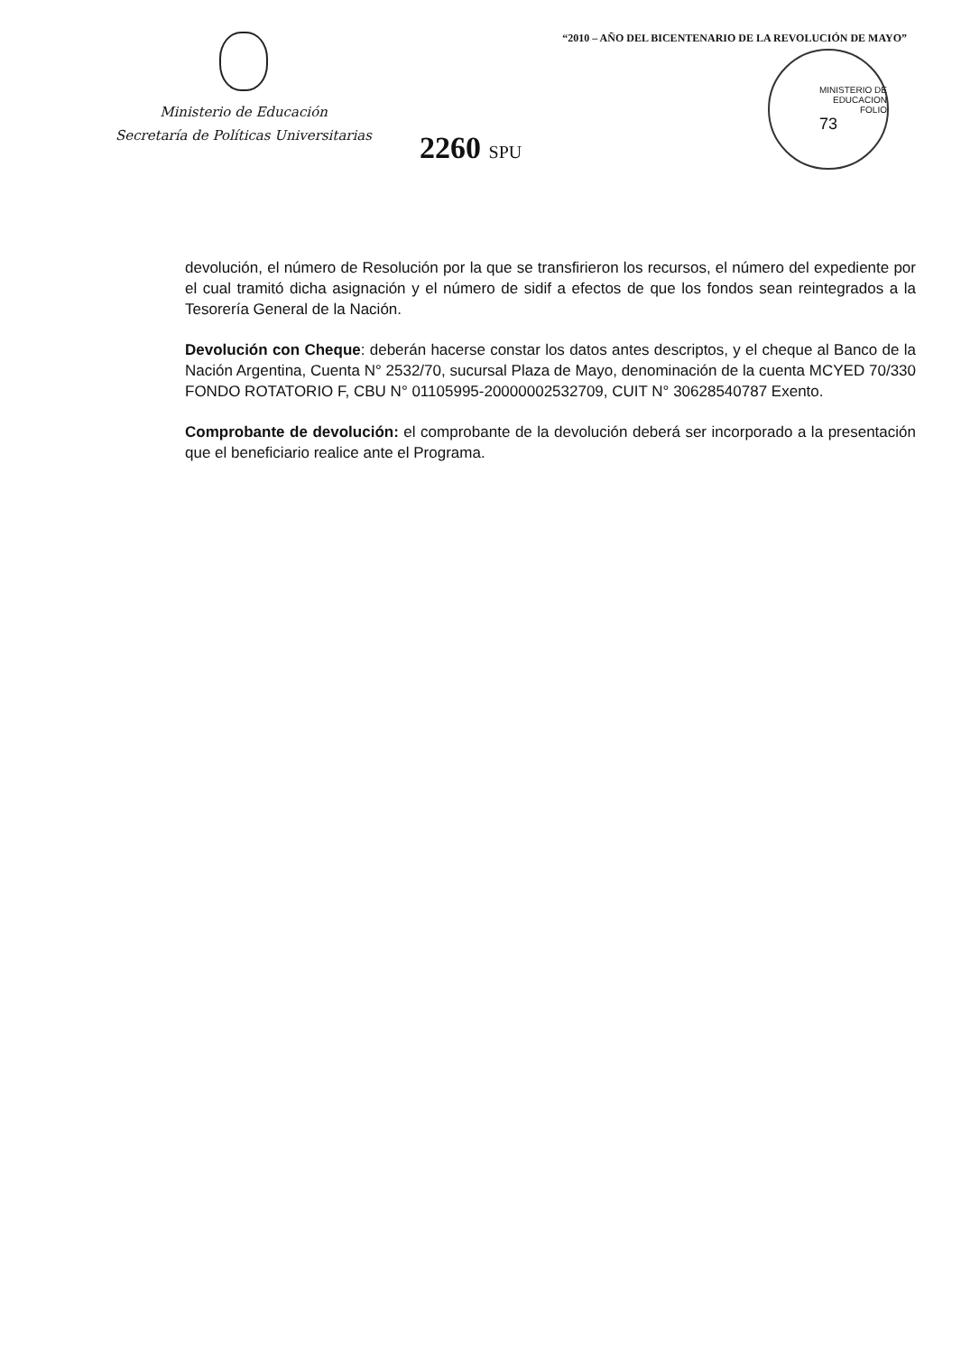Ministerio de Educación
Secretaría de Políticas Universitarias
2260 SPU
“2010 – AÑO DEL BICENTENARIO DE LA REVOLUCIÓN DE MAYO”
MINISTERIO DE EDUCACION
FOLIO
73
devolución, el número de Resolución por la que se transfirieron los recursos, el número del expediente por el cual tramitó dicha asignación y el número de sidif a efectos de que los fondos sean reintegrados a la Tesorería General de la Nación.
Devolución con Cheque: deberán hacerse constar los datos antes descriptos, y el cheque al Banco de la Nación Argentina, Cuenta N° 2532/70, sucursal Plaza de Mayo, denominación de la cuenta MCYED 70/330 FONDO ROTATORIO F, CBU N° 01105995-20000002532709, CUIT N° 30628540787 Exento.
Comprobante de devolución: el comprobante de la devolución deberá ser incorporado a la presentación que el beneficiario realice ante el Programa.